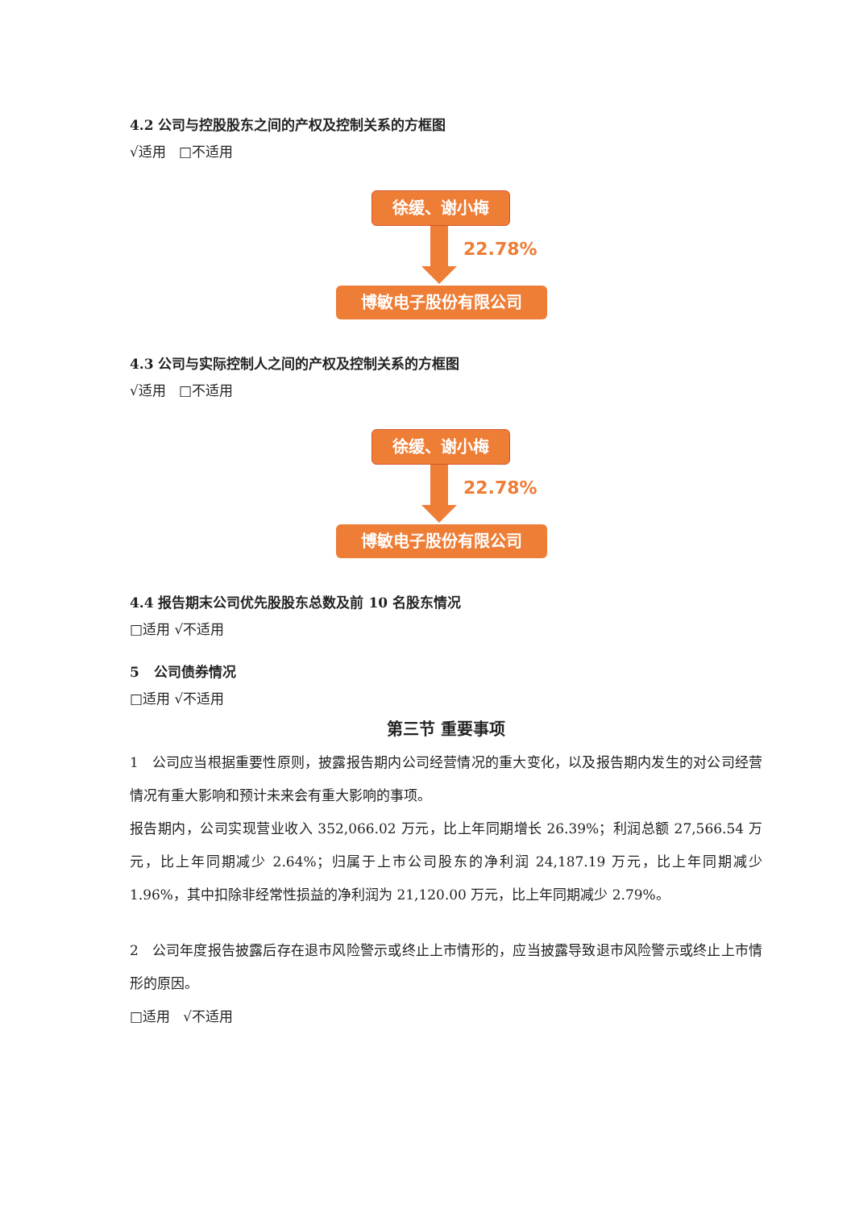4.2 公司与控股股东之间的产权及控制关系的方框图
√适用 □不适用
徐缓、谢小梅
22.78%
博敏电子股份有限公司
4.3 公司与实际控制人之间的产权及控制关系的方框图
√适用 □不适用
徐缓、谢小梅
22.78%
博敏电子股份有限公司
4.4 报告期末公司优先股股东总数及前 10 名股东情况
□适用 √不适用
5 公司债券情况
□适用 √不适用
第三节 重要事项
1 公司应当根据重要性原则，披露报告期内公司经营情况的重大变化，以及报告期内发生的对公司经营情况有重大影响和预计未来会有重大影响的事项。
报告期内，公司实现营业收入 352,066.02 万元，比上年同期增长 26.39%；利润总额 27,566.54 万元，比上年同期减少 2.64%；归属于上市公司股东的净利润 24,187.19 万元，比上年同期减少 1.96%，其中扣除非经常性损益的净利润为 21,120.00 万元，比上年同期减少 2.79%。
2 公司年度报告披露后存在退市风险警示或终止上市情形的，应当披露导致退市风险警示或终止上市情形的原因。
□适用 √不适用